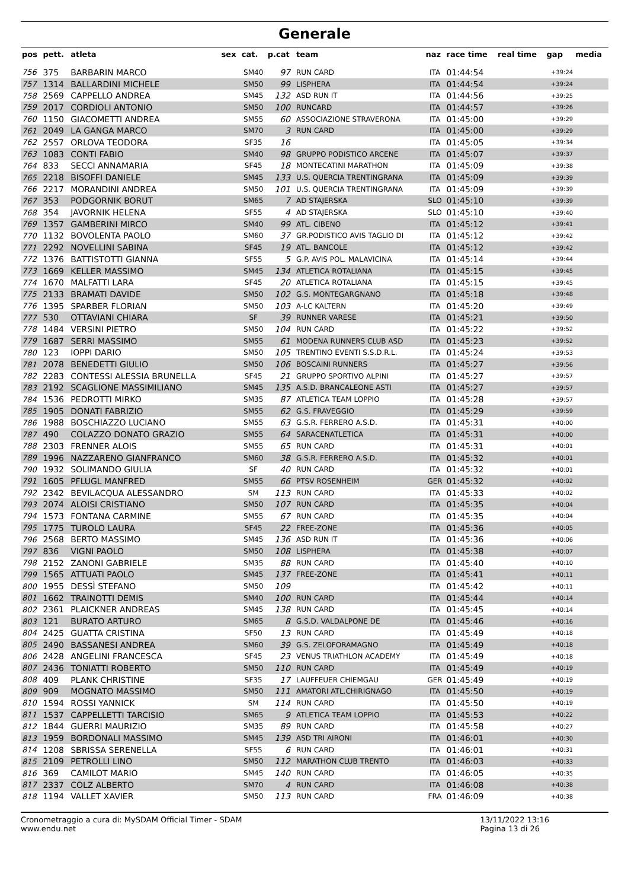Generale
| pos | pett. | atleta | sex | cat. | p.cat | team | naz | race time | real time | gap | media |
| --- | --- | --- | --- | --- | --- | --- | --- | --- | --- | --- | --- |
| 756 | 375 | BARBARIN MARCO | | SM40 | 97 | RUN CARD | ITA | 01:44:54 | | +39:24 | |
| 757 | 1314 | BALLARDINI MICHELE | | SM50 | 99 | LISPHERA | ITA | 01:44:54 | | +39:24 | |
| 758 | 2569 | CAPPELLO ANDREA | | SM45 | 132 | ASD RUN IT | ITA | 01:44:56 | | +39:25 | |
| 759 | 2017 | CORDIOLI ANTONIO | | SM50 | 100 | RUNCARD | ITA | 01:44:57 | | +39:26 | |
| 760 | 1150 | GIACOMETTI ANDREA | | SM55 | 60 | ASSOCIAZIONE STRAVERONA | ITA | 01:45:00 | | +39:29 | |
| 761 | 2049 | LA GANGA MARCO | | SM70 | 3 | RUN CARD | ITA | 01:45:00 | | +39:29 | |
| 762 | 2557 | ORLOVA TEODORA | | SF35 | 16 | | ITA | 01:45:05 | | +39:34 | |
| 763 | 1083 | CONTI FABIO | | SM40 | 98 | GRUPPO PODISTICO ARCENE | ITA | 01:45:07 | | +39:37 | |
| 764 | 833 | SECCI ANNAMARIA | | SF45 | 18 | MONTECATINI MARATHON | ITA | 01:45:09 | | +39:38 | |
| 765 | 2218 | BISOFFI DANIELE | | SM45 | 133 | U.S. QUERCIA TRENTINGRANA | ITA | 01:45:09 | | +39:39 | |
| 766 | 2217 | MORANDINI ANDREA | | SM50 | 101 | U.S. QUERCIA TRENTINGRANA | ITA | 01:45:09 | | +39:39 | |
| 767 | 353 | PODGORNIK BORUT | | SM65 | 7 | AD STAJERSKA | SLO | 01:45:10 | | +39:39 | |
| 768 | 354 | JAVORNIK HELENA | | SF55 | 4 | AD STAJERSKA | SLO | 01:45:10 | | +39:40 | |
| 769 | 1357 | GAMBERINI MIRCO | | SM40 | 99 | ATL. CIBENO | ITA | 01:45:12 | | +39:41 | |
| 770 | 1132 | BOVOLENTA PAOLO | | SM60 | 37 | GR.PODISTICO AVIS TAGLIO DI | ITA | 01:45:12 | | +39:42 | |
| 771 | 2292 | NOVELLINI SABINA | | SF45 | 19 | ATL. BANCOLE | ITA | 01:45:12 | | +39:42 | |
| 772 | 1376 | BATTISTOTTI GIANNA | | SF55 | 5 | G.P. AVIS POL. MALAVICINA | ITA | 01:45:14 | | +39:44 | |
| 773 | 1669 | KELLER MASSIMO | | SM45 | 134 | ATLETICA ROTALIANA | ITA | 01:45:15 | | +39:45 | |
| 774 | 1670 | MALFATTI LARA | | SF45 | 20 | ATLETICA ROTALIANA | ITA | 01:45:15 | | +39:45 | |
| 775 | 2133 | BRAMATI DAVIDE | | SM50 | 102 | G.S. MONTEGARGNANO | ITA | 01:45:18 | | +39:48 | |
| 776 | 1395 | SPARBER FLORIAN | | SM50 | 103 | A-LC KALTERN | ITA | 01:45:20 | | +39:49 | |
| 777 | 530 | OTTAVIANI CHIARA | | SF | 39 | RUNNER VARESE | ITA | 01:45:21 | | +39:50 | |
| 778 | 1484 | VERSINI PIETRO | | SM50 | 104 | RUN CARD | ITA | 01:45:22 | | +39:52 | |
| 779 | 1687 | SERRI MASSIMO | | SM55 | 61 | MODENA RUNNERS CLUB ASD | ITA | 01:45:23 | | +39:52 | |
| 780 | 123 | IOPPI DARIO | | SM50 | 105 | TRENTINO EVENTI S.S.D.R.L. | ITA | 01:45:24 | | +39:53 | |
| 781 | 2078 | BENEDETTI GIULIO | | SM50 | 106 | BOSCAINI RUNNERS | ITA | 01:45:27 | | +39:56 | |
| 782 | 2283 | CONTESSI ALESSIA BRUNELLA | | SF45 | 21 | GRUPPO SPORTIVO ALPINI | ITA | 01:45:27 | | +39:57 | |
| 783 | 2192 | SCAGLIONE MASSIMILIANO | | SM45 | 135 | A.S.D. BRANCALEONE ASTI | ITA | 01:45:27 | | +39:57 | |
| 784 | 1536 | PEDROTTI MIRKO | | SM35 | 87 | ATLETICA TEAM LOPPIO | ITA | 01:45:28 | | +39:57 | |
| 785 | 1905 | DONATI FABRIZIO | | SM55 | 62 | G.S. FRAVEGGIO | ITA | 01:45:29 | | +39:59 | |
| 786 | 1988 | BOSCHIAZZO LUCIANO | | SM55 | 63 | G.S.R. FERRERO A.S.D. | ITA | 01:45:31 | | +40:00 | |
| 787 | 490 | COLAZZO DONATO GRAZIO | | SM55 | 64 | SARACENATLETICA | ITA | 01:45:31 | | +40:00 | |
| 788 | 2303 | FRENNER ALOIS | | SM55 | 65 | RUN CARD | ITA | 01:45:31 | | +40:01 | |
| 789 | 1996 | NAZZARENO GIANFRANCO | | SM60 | 38 | G.S.R. FERRERO A.S.D. | ITA | 01:45:32 | | +40:01 | |
| 790 | 1932 | SOLIMANDO GIULIA | | SF | 40 | RUN CARD | ITA | 01:45:32 | | +40:01 | |
| 791 | 1605 | PFLUGL MANFRED | | SM55 | 66 | PTSV ROSENHEIM | GER | 01:45:32 | | +40:02 | |
| 792 | 2342 | BEVILACQUA ALESSANDRO | | SM | 113 | RUN CARD | ITA | 01:45:33 | | +40:02 | |
| 793 | 2074 | ALOISI CRISTIANO | | SM50 | 107 | RUN CARD | ITA | 01:45:35 | | +40:04 | |
| 794 | 1573 | FONTANA CARMINE | | SM55 | 67 | RUN CARD | ITA | 01:45:35 | | +40:04 | |
| 795 | 1775 | TUROLO LAURA | | SF45 | 22 | FREE-ZONE | ITA | 01:45:36 | | +40:05 | |
| 796 | 2568 | BERTO MASSIMO | | SM45 | 136 | ASD RUN IT | ITA | 01:45:36 | | +40:06 | |
| 797 | 836 | VIGNI PAOLO | | SM50 | 108 | LISPHERA | ITA | 01:45:38 | | +40:07 | |
| 798 | 2152 | ZANONI GABRIELE | | SM35 | 88 | RUN CARD | ITA | 01:45:40 | | +40:10 | |
| 799 | 1565 | ATTUATI PAOLO | | SM45 | 137 | FREE-ZONE | ITA | 01:45:41 | | +40:11 | |
| 800 | 1955 | DESSÌ STEFANO | | SM50 | 109 | | ITA | 01:45:42 | | +40:11 | |
| 801 | 1662 | TRAINOTTI DEMIS | | SM40 | 100 | RUN CARD | ITA | 01:45:44 | | +40:14 | |
| 802 | 2361 | PLAICKNER ANDREAS | | SM45 | 138 | RUN CARD | ITA | 01:45:45 | | +40:14 | |
| 803 | 121 | BURATO ARTURO | | SM65 | 8 | G.S.D. VALDALPONE DE | ITA | 01:45:46 | | +40:16 | |
| 804 | 2425 | GUATTA CRISTINA | | SF50 | 13 | RUN CARD | ITA | 01:45:49 | | +40:18 | |
| 805 | 2490 | BASSANESI ANDREA | | SM60 | 39 | G.S. ZELOFORAMAGNO | ITA | 01:45:49 | | +40:18 | |
| 806 | 2428 | ANGELINI FRANCESCA | | SF45 | 23 | VENUS TRIATHLON ACADEMY | ITA | 01:45:49 | | +40:18 | |
| 807 | 2436 | TONIATTI ROBERTO | | SM50 | 110 | RUN CARD | ITA | 01:45:49 | | +40:19 | |
| 808 | 409 | PLANK CHRISTINE | | SF35 | 17 | LAUFFEUER CHIEMGAU | GER | 01:45:49 | | +40:19 | |
| 809 | 909 | MOGNATO MASSIMO | | SM50 | 111 | AMATORI ATL.CHIRIGNAGO | ITA | 01:45:50 | | +40:19 | |
| 810 | 1594 | ROSSI YANNICK | | SM | 114 | RUN CARD | ITA | 01:45:50 | | +40:19 | |
| 811 | 1537 | CAPPELLETTI TARCISIO | | SM65 | 9 | ATLETICA TEAM LOPPIO | ITA | 01:45:53 | | +40:22 | |
| 812 | 1844 | GUERRI MAURIZIO | | SM35 | 89 | RUN CARD | ITA | 01:45:58 | | +40:27 | |
| 813 | 1959 | BORDONALI MASSIMO | | SM45 | 139 | ASD TRI AIRONI | ITA | 01:46:01 | | +40:30 | |
| 814 | 1208 | SBRISSA SERENELLA | | SF55 | 6 | RUN CARD | ITA | 01:46:01 | | +40:31 | |
| 815 | 2109 | PETROLLI LINO | | SM50 | 112 | MARATHON CLUB TRENTO | ITA | 01:46:03 | | +40:33 | |
| 816 | 369 | CAMILOT MARIO | | SM45 | 140 | RUN CARD | ITA | 01:46:05 | | +40:35 | |
| 817 | 2337 | COLZ ALBERTO | | SM70 | 4 | RUN CARD | ITA | 01:46:08 | | +40:38 | |
| 818 | 1194 | VALLET XAVIER | | SM50 | 113 | RUN CARD | FRA | 01:46:09 | | +40:38 | |
Cronometraggio a cura di: MySDAM Official Timer - SDAM
www.endu.net
13/11/2022 13:16
Pagina 13 di 26